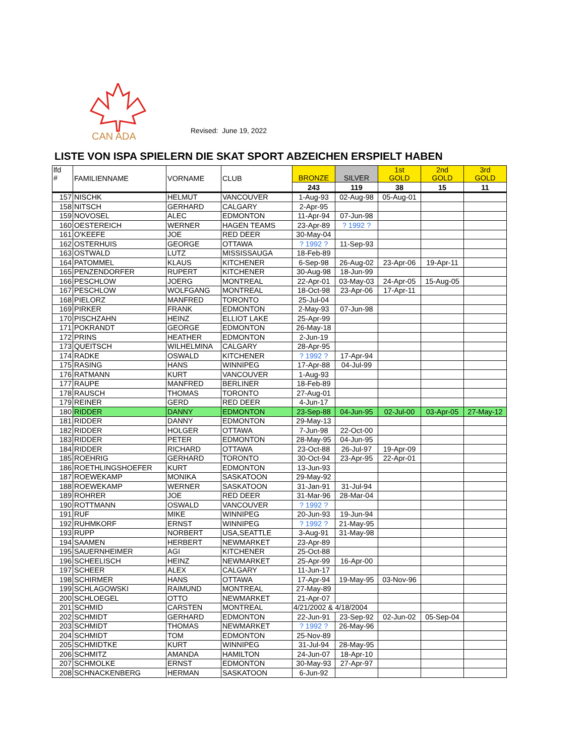CAN ADA
Revised: June 19, 2022
LISTE VON ISPA SPIELERN DIE SKAT SPORT ABZEICHEN ERSPIELT HABEN
| lfd # | FAMILIENNAME | VORNAME | CLUB | BRONZE | SILVER | 1st GOLD | 2nd GOLD | 3rd GOLD |
| --- | --- | --- | --- | --- | --- | --- | --- | --- |
| | | | | 243 | 119 | 38 | 15 | 11 |
| 157 | NISCHK | HELMUT | VANCOUVER | 1-Aug-93 | 02-Aug-98 | 05-Aug-01 | | |
| 158 | NITSCH | GERHARD | CALGARY | 2-Apr-95 | | | | |
| 159 | NOVOSEL | ALEC | EDMONTON | 11-Apr-94 | 07-Jun-98 | | | |
| 160 | OESTEREICH | WERNER | HAGEN TEAMS | 23-Apr-89 | ? 1992 ? | | | |
| 161 | O'KEEFE | JOE | RED DEER | 30-May-04 | | | | |
| 162 | OSTERHUIS | GEORGE | OTTAWA | ? 1992 ? | 11-Sep-93 | | | |
| 163 | OSTWALD | LUTZ | MISSISSAUGA | 18-Feb-89 | | | | |
| 164 | PATOMMEL | KLAUS | KITCHENER | 6-Sep-98 | 26-Aug-02 | 23-Apr-06 | 19-Apr-11 | |
| 165 | PENZENDORFER | RUPERT | KITCHENER | 30-Aug-98 | 18-Jun-99 | | | |
| 166 | PESCHLOW | JOERG | MONTREAL | 22-Apr-01 | 03-May-03 | 24-Apr-05 | 15-Aug-05 | |
| 167 | PESCHLOW | WOLFGANG | MONTREAL | 18-Oct-98 | 23-Apr-06 | 17-Apr-11 | | |
| 168 | PIELORZ | MANFRED | TORONTO | 25-Jul-04 | | | | |
| 169 | PIRKER | FRANK | EDMONTON | 2-May-93 | 07-Jun-98 | | | |
| 170 | PISCHZAHN | HEINZ | ELLIOT LAKE | 25-Apr-99 | | | | |
| 171 | POKRANDT | GEORGE | EDMONTON | 26-May-18 | | | | |
| 172 | PRINS | HEATHER | EDMONTON | 2-Jun-19 | | | | |
| 173 | QUEITSCH | WILHELMINA | CALGARY | 28-Apr-95 | | | | |
| 174 | RADKE | OSWALD | KITCHENER | ? 1992 ? | 17-Apr-94 | | | |
| 175 | RASING | HANS | WINNIPEG | 17-Apr-88 | 04-Jul-99 | | | |
| 176 | RATMANN | KURT | VANCOUVER | 1-Aug-93 | | | | |
| 177 | RAUPE | MANFRED | BERLINER | 18-Feb-89 | | | | |
| 178 | RAUSCH | THOMAS | TORONTO | 27-Aug-01 | | | | |
| 179 | REINER | GERD | RED DEER | 4-Jun-17 | | | | |
| 180 | RIDDER | DANNY | EDMONTON | 23-Sep-88 | 04-Jun-95 | 02-Jul-00 | 03-Apr-05 | 27-May-12 |
| 181 | RIDDER | DANNY | EDMONTON | 29-May-13 | | | | |
| 182 | RIDDER | HOLGER | OTTAWA | 7-Jun-98 | 22-Oct-00 | | | |
| 183 | RIDDER | PETER | EDMONTON | 28-May-95 | 04-Jun-95 | | | |
| 184 | RIDDER | RICHARD | OTTAWA | 23-Oct-88 | 26-Jul-97 | 19-Apr-09 | | |
| 185 | ROEHRIG | GERHARD | TORONTO | 30-Oct-94 | 23-Apr-95 | 22-Apr-01 | | |
| 186 | ROETHLINGSHOEFER | KURT | EDMONTON | 13-Jun-93 | | | | |
| 187 | ROEWEKAMP | MONIKA | SASKATOON | 29-May-92 | | | | |
| 188 | ROEWEKAMP | WERNER | SASKATOON | 31-Jan-91 | 31-Jul-94 | | | |
| 189 | ROHRER | JOE | RED DEER | 31-Mar-96 | 28-Mar-04 | | | |
| 190 | ROTTMANN | OSWALD | VANCOUVER | ? 1992 ? | | | | |
| 191 | RUF | MIKE | WINNIPEG | 20-Jun-93 | 19-Jun-94 | | | |
| 192 | RUHMKORF | ERNST | WINNIPEG | ? 1992 ? | 21-May-95 | | | |
| 193 | RUPP | NORBERT | USA,SEATTLE | 3-Aug-91 | 31-May-98 | | | |
| 194 | SAAMEN | HERBERT | NEWMARKET | 23-Apr-89 | | | | |
| 195 | SAUERNHEIMER | AGI | KITCHENER | 25-Oct-88 | | | | |
| 196 | SCHEELISCH | HEINZ | NEWMARKET | 25-Apr-99 | 16-Apr-00 | | | |
| 197 | SCHEER | ALEX | CALGARY | 11-Jun-17 | | | | |
| 198 | SCHIRMER | HANS | OTTAWA | 17-Apr-94 | 19-May-95 | 03-Nov-96 | | |
| 199 | SCHLAGOWSKI | RAIMUND | MONTREAL | 27-May-89 | | | | |
| 200 | SCHLOEGEL | OTTO | NEWMARKET | 21-Apr-07 | | | | |
| 201 | SCHMID | CARSTEN | MONTREAL | 4/21/2002 & 4/18/2004 | | | | |
| 202 | SCHMIDT | GERHARD | EDMONTON | 22-Jun-91 | 23-Sep-92 | 02-Jun-02 | 05-Sep-04 | |
| 203 | SCHMIDT | THOMAS | NEWMARKET | ? 1992 ? | 26-May-96 | | | |
| 204 | SCHMIDT | TOM | EDMONTON | 25-Nov-89 | | | | |
| 205 | SCHMIDTKE | KURT | WINNIPEG | 31-Jul-94 | 28-May-95 | | | |
| 206 | SCHMITZ | AMANDA | HAMILTON | 24-Jun-07 | 18-Apr-10 | | | |
| 207 | SCHMOLKE | ERNST | EDMONTON | 30-May-93 | 27-Apr-97 | | | |
| 208 | SCHNACKENBERG | HERMAN | SASKATOON | 6-Jun-92 | | | | |